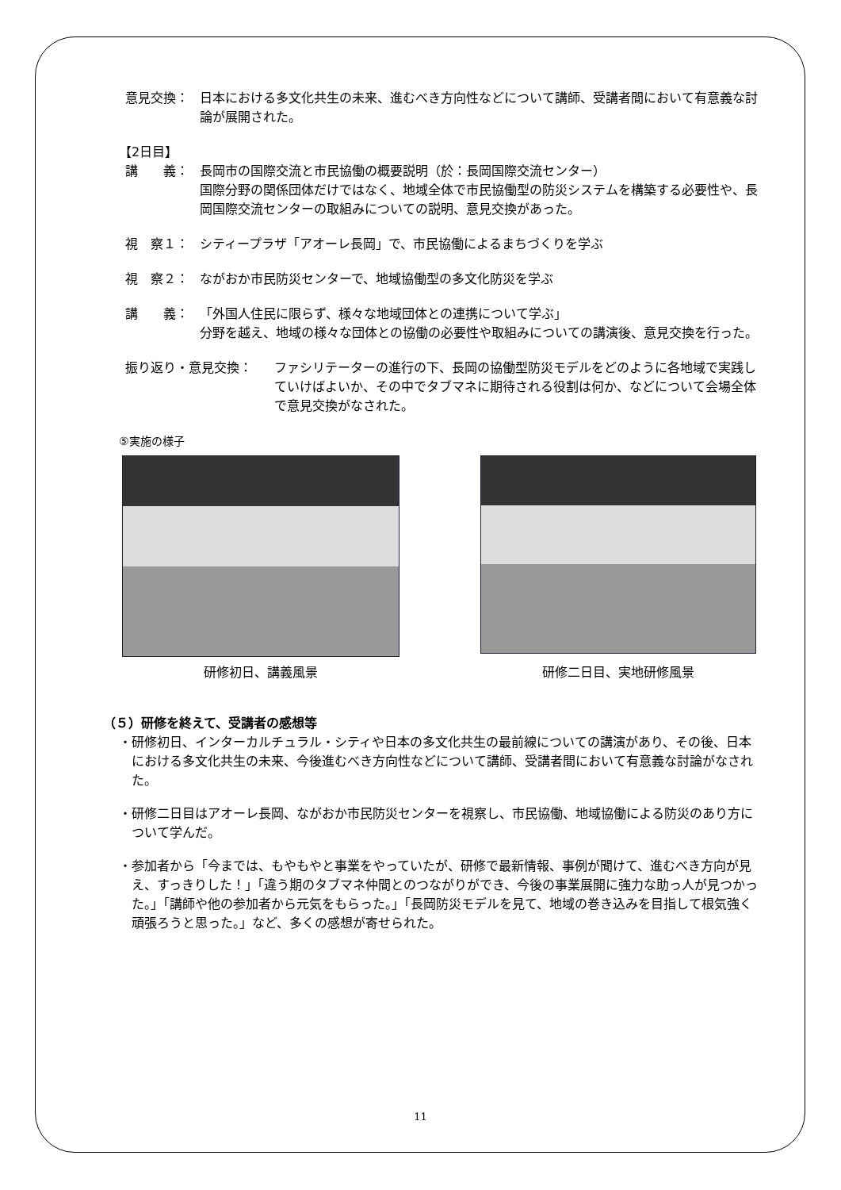意見交換： 日本における多文化共生の未来、進むべき方向性などについて講師、受講者間において有意義な討論が展開された。
【2日目】
講　　義： 長岡市の国際交流と市民協働の概要説明（於：長岡国際交流センター）
国際分野の関係団体だけではなく、地域全体で市民協働型の防災システムを構築する必要性や、長岡国際交流センターの取組みについての説明、意見交換があった。
視　察１： シティープラザ「アオーレ長岡」で、市民協働によるまちづくりを学ぶ
視　察２： ながおか市民防災センターで、地域協働型の多文化防災を学ぶ
講　　義： 「外国人住民に限らず、様々な地域団体との連携について学ぶ」
分野を越え、地域の様々な団体との協働の必要性や取組みについての講演後、意見交換を行った。
振り返り・意見交換： ファシリテーターの進行の下、長岡の協働型防災モデルをどのように各地域で実践していけばよいか、その中でタブマネに期待される役割は何か、などについて会場全体で意見交換がなされた。
⑤実施の様子
研修初日、講義風景
研修二日目、実地研修風景
（５）研修を終えて、受講者の感想等
・研修初日、インターカルチュラル・シティや日本の多文化共生の最前線についての講演があり、その後、日本における多文化共生の未来、今後進むべき方向性などについて講師、受講者間において有意義な討論がなされた。
・研修二日目はアオーレ長岡、ながおか市民防災センターを視察し、市民協働、地域協働による防災のあり方について学んだ。
・参加者から「今までは、もやもやと事業をやっていたが、研修で最新情報、事例が聞けて、進むべき方向が見え、すっきりした！」「違う期のタブマネ仲間とのつながりができ、今後の事業展開に強力な助っ人が見つかった。」「講師や他の参加者から元気をもらった。」「長岡防災モデルを見て、地域の巻き込みを目指して根気強く頑張ろうと思った。」など、多くの感想が寄せられた。
11